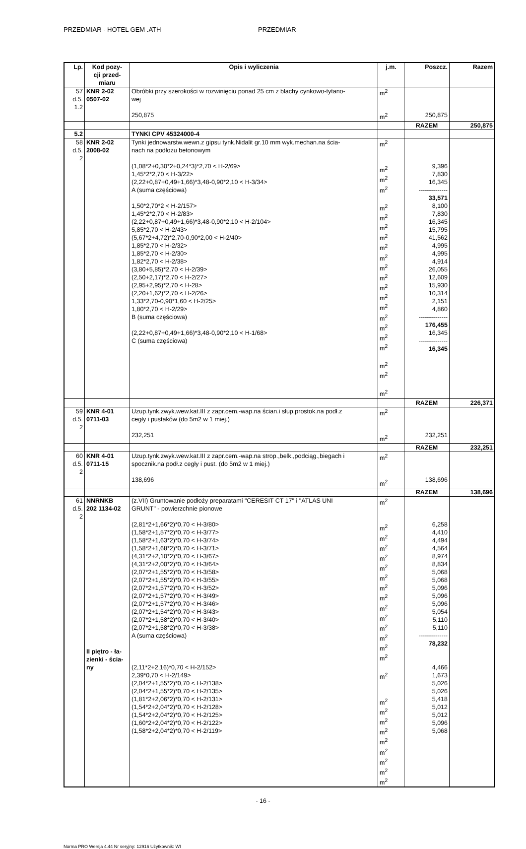PRZEDMIAR - HOTEL GEM .ATH PRZEDMIAR
| Lp. | Kod pozy- cji przed- miaru | Opis i wyliczenia | j.m. | Poszcz. | Razem |
| --- | --- | --- | --- | --- | --- |
| 57 d.5. 1.2 | KNR 2-02 0507-02 | Obróbki przy szerokości w rozwinięciu ponad 25 cm z blachy cynkowo-tytano- wej | m<sup>2</sup> | | |
| | | 250,875 | m<sup>2</sup> | 250,875 | |
| | | | | RAZEM | 250,875 |
| 5.2 | | TYNKI CPV 45324000-4 | | | |
| 58 d.5. 2 | KNR 2-02 2008-02 | Tynki jednowarstw.wewn.z gipsu tynk.Nidalit gr.10 mm wyk.mechan.na ścia- nach na podłożu betonowym (1,08*2+0,30*2+0,24*3)*2,70 < H-2/69> 1,45*2*2,70 < H-3/22> (2,22+0,87+0,49+1,66)*3,48-0,90*2,10 < H-3/34> A (suma częściowa) 1,50*2,70*2 < H-2/157> 1,45*2*2,70 < H-2/83> (2,22+0,87+0,49+1,66)*3,48-0,90*2,10 < H-2/104> 5,85*2,70 < H-2/43> (5,67*2+4,72)*2,70-0,90*2,00 < H-2/40> 1,85*2,70 < H-2/32> 1,85*2,70 < H-2/30> 1,82*2,70 < H-2/38> (3,80+5,85)*2,70 < H-2/39> (2,50+2,17)*2,70 < H-2/27> (2,95+2,95)*2,70 < H-28> (2,20+1,62)*2,70 < H-2/26> 1,33*2,70-0,90*1,60 < H-2/25> 1,80*2,70 < H-2/29> B (suma częściowa) (2,22+0,87+0,49+1,66)*3,48-0,90*2,10 < H-1/68> C (suma częściowa) | m<sup>2</sup> m<sup>2</sup> m<sup>2</sup> m<sup>2</sup> m<sup>2</sup> m<sup>2</sup> m<sup>2</sup> m<sup>2</sup> m<sup>2</sup> m<sup>2</sup> m<sup>2</sup> m<sup>2</sup> m<sup>2</sup> m<sup>2</sup> m<sup>2</sup> m<sup>2</sup> m<sup>2</sup> m<sup>2</sup> m<sup>2</sup> m<sup>2</sup> m<sup>2</sup> m<sup>2</sup> | 9,396 7,830 16,345 -------------- 33,571 8,100 7,830 16,345 15,795 41,562 4,995 4,995 4,914 26,055 12,609 15,930 10,314 2,151 4,860 -------------- 176,455 16,345 -------------- 16,345 | |
| | | | | RAZEM | 226,371 |
| 59 d.5. 2 | KNR 4-01 0711-03 | Uzup.tynk.zwyk.wew.kat.III z zapr.cem.-wap.na ścian.i słup.prostok.na podł.z cegły i pustaków (do 5m2 w 1 miej.) 232,251 | m<sup>2</sup> m<sup>2</sup> | 232,251 | |
| | | | | RAZEM | 232,251 |
| 60 d.5. 2 | KNR 4-01 0711-15 | Uzup.tynk.zwyk.wew.kat.III z zapr.cem.-wap.na strop.,belk.,podciąg.,biegach i spocznik.na podł.z cegły i pust. (do 5m2 w 1 miej.) 138,696 | m<sup>2</sup> m<sup>2</sup> | 138,696 | |
| | | | | RAZEM | 138,696 |
| 61 d.5. 2 | NNRNKB 202 1134-02 II piętro - ła- zienki - ścia- ny | (z.VII) Gruntowanie podłoży preparatami "CERESIT CT 17" i "ATLAS UNI GRUNT" - powierzchnie pionowe (2,81*2+1,66*2)*0,70 < H-3/80> (1,58*2+1,57*2)*0,70 < H-3/77> (1,58*2+1,63*2)*0,70 < H-3/74> (1,58*2+1,68*2)*0,70 < H-3/71> (4,31*2+2,10*2)*0,70 < H-3/67> (4,31*2+2,00*2)*0,70 < H-3/64> (2,07*2+1,55*2)*0,70 < H-3/58> (2,07*2+1,55*2)*0,70 < H-3/55> (2,07*2+1,57*2)*0,70 < H-3/52> (2,07*2+1,57*2)*0,70 < H-3/49> (2,07*2+1,57*2)*0,70 < H-3/46> (2,07*2+1,54*2)*0,70 < H-3/43> (2,07*2+1,58*2)*0,70 < H-3/40> (2,07*2+1,58*2)*0,70 < H-3/38> A (suma częściowa) (2,11*2+2,16)*0,70 < H-2/152> 2,39*0,70 < H-2/149> (2,04*2+1,55*2)*0,70 < H-2/138> (2,04*2+1,55*2)*0,70 < H-2/135> (1,81*2+2,06*2)*0,70 < H-2/131> (1,54*2+2,04*2)*0,70 < H-2/128> (1,54*2+2,04*2)*0,70 < H-2/125> (1,60*2+2,04*2)*0,70 < H-2/122> (1,58*2+2,04*2)*0,70 < H-2/119> | m<sup>2</sup> m<sup>2</sup> m<sup>2</sup> m<sup>2</sup> m<sup>2</sup> m<sup>2</sup> m<sup>2</sup> m<sup>2</sup> m<sup>2</sup> m<sup>2</sup> m<sup>2</sup> m<sup>2</sup> m<sup>2</sup> m<sup>2</sup> m<sup>2</sup> m<sup>2</sup> m<sup>2</sup> m<sup>2</sup> m<sup>2</sup> m<sup>2</sup> m<sup>2</sup> m<sup>2</sup> m<sup>2</sup> m<sup>2</sup> m<sup>2</sup> | 6,258 4,410 4,494 4,564 8,974 8,834 5,068 5,068 5,096 5,096 5,096 5,054 5,110 5,110 -------------- 78,232 4,466 1,673 5,026 5,026 5,418 5,012 5,012 5,096 5,068 | |
- 16 -
Norma PRO Wersja 4.44 Nr seryjny: 12916 Użytkownik: WI